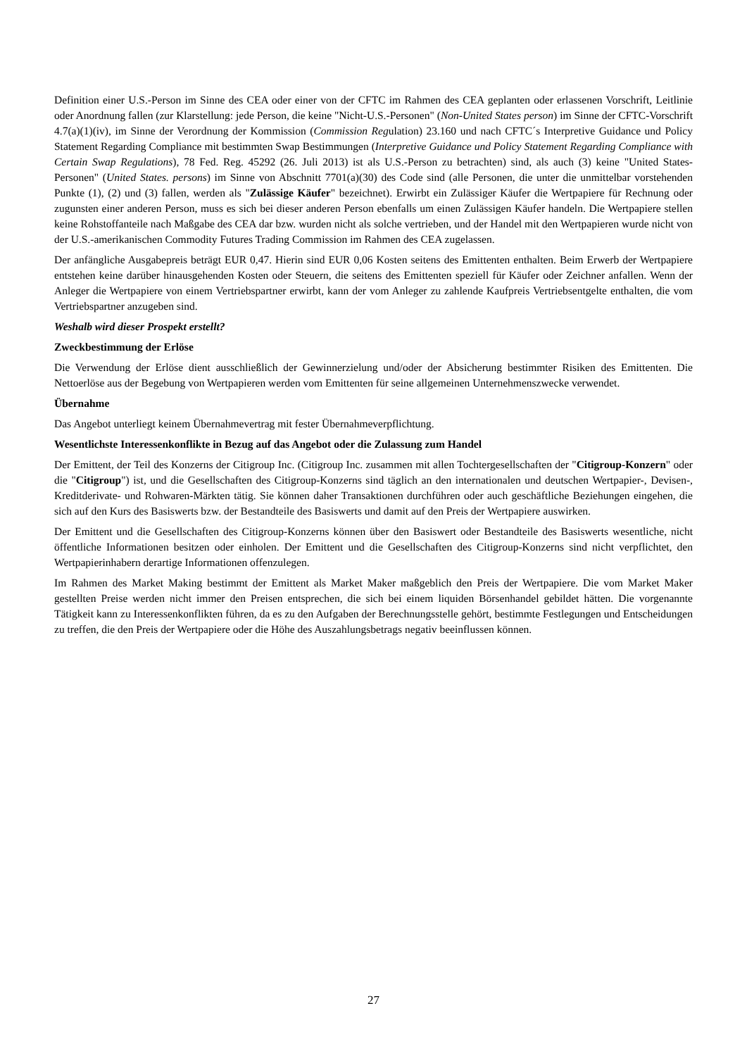Definition einer U.S.-Person im Sinne des CEA oder einer von der CFTC im Rahmen des CEA geplanten oder erlassenen Vorschrift, Leitlinie oder Anordnung fallen (zur Klarstellung: jede Person, die keine "Nicht-U.S.-Personen" (Non-United States person) im Sinne der CFTC-Vorschrift 4.7(a)(1)(iv), im Sinne der Verordnung der Kommission (Commission Regulation) 23.160 und nach CFTC´s Interpretive Guidance und Policy Statement Regarding Compliance mit bestimmten Swap Bestimmungen (Interpretive Guidance und Policy Statement Regarding Compliance with Certain Swap Regulations), 78 Fed. Reg. 45292 (26. Juli 2013) ist als U.S.-Person zu betrachten) sind, als auch (3) keine "United States-Personen" (United States. persons) im Sinne von Abschnitt 7701(a)(30) des Code sind (alle Personen, die unter die unmittelbar vorstehenden Punkte (1), (2) und (3) fallen, werden als "Zulässige Käufer" bezeichnet). Erwirbt ein Zulässiger Käufer die Wertpapiere für Rechnung oder zugunsten einer anderen Person, muss es sich bei dieser anderen Person ebenfalls um einen Zulässigen Käufer handeln. Die Wertpapiere stellen keine Rohstoffanteile nach Maßgabe des CEA dar bzw. wurden nicht als solche vertrieben, und der Handel mit den Wertpapieren wurde nicht von der U.S.-amerikanischen Commodity Futures Trading Commission im Rahmen des CEA zugelassen.
Der anfängliche Ausgabepreis beträgt EUR 0,47. Hierin sind EUR 0,06 Kosten seitens des Emittenten enthalten. Beim Erwerb der Wertpapiere entstehen keine darüber hinausgehenden Kosten oder Steuern, die seitens des Emittenten speziell für Käufer oder Zeichner anfallen. Wenn der Anleger die Wertpapiere von einem Vertriebspartner erwirbt, kann der vom Anleger zu zahlende Kaufpreis Vertriebsentgelte enthalten, die vom Vertriebspartner anzugeben sind.
Weshalb wird dieser Prospekt erstellt?
Zweckbestimmung der Erlöse
Die Verwendung der Erlöse dient ausschließlich der Gewinnerzielung und/oder der Absicherung bestimmter Risiken des Emittenten. Die Nettoerlöse aus der Begebung von Wertpapieren werden vom Emittenten für seine allgemeinen Unternehmenszwecke verwendet.
Übernahme
Das Angebot unterliegt keinem Übernahmevertrag mit fester Übernahmeverpflichtung.
Wesentlichste Interessenkonflikte in Bezug auf das Angebot oder die Zulassung zum Handel
Der Emittent, der Teil des Konzerns der Citigroup Inc. (Citigroup Inc. zusammen mit allen Tochtergesellschaften der "Citigroup-Konzern" oder die "Citigroup") ist, und die Gesellschaften des Citigroup-Konzerns sind täglich an den internationalen und deutschen Wertpapier-, Devisen-, Kreditderivate- und Rohwaren-Märkten tätig. Sie können daher Transaktionen durchführen oder auch geschäftliche Beziehungen eingehen, die sich auf den Kurs des Basiswerts bzw. der Bestandteile des Basiswerts und damit auf den Preis der Wertpapiere auswirken.
Der Emittent und die Gesellschaften des Citigroup-Konzerns können über den Basiswert oder Bestandteile des Basiswerts wesentliche, nicht öffentliche Informationen besitzen oder einholen. Der Emittent und die Gesellschaften des Citigroup-Konzerns sind nicht verpflichtet, den Wertpapierinhabern derartige Informationen offenzulegen.
Im Rahmen des Market Making bestimmt der Emittent als Market Maker maßgeblich den Preis der Wertpapiere. Die vom Market Maker gestellten Preise werden nicht immer den Preisen entsprechen, die sich bei einem liquiden Börsenhandel gebildet hätten. Die vorgenannte Tätigkeit kann zu Interessenkonflikten führen, da es zu den Aufgaben der Berechnungsstelle gehört, bestimmte Festlegungen und Entscheidungen zu treffen, die den Preis der Wertpapiere oder die Höhe des Auszahlungsbetrags negativ beeinflussen können.
27